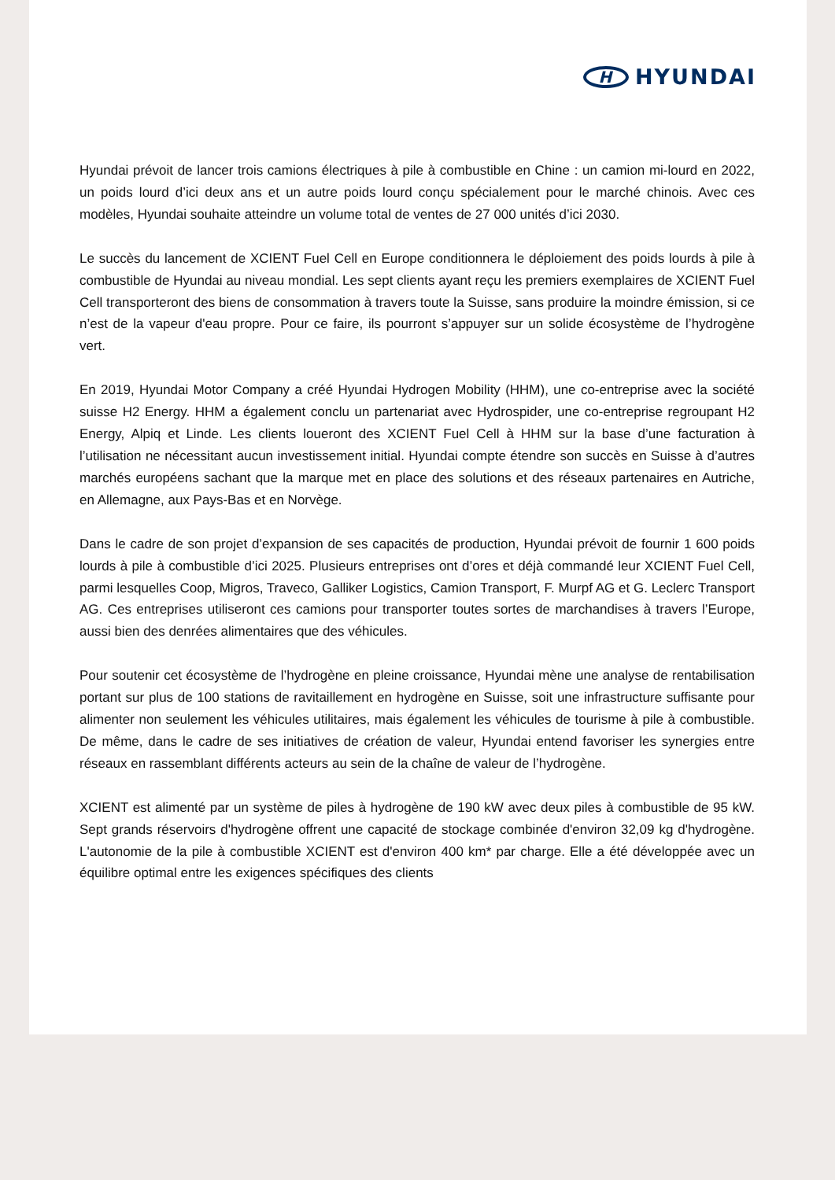H
HYUNDAI
Hyundai prévoit de lancer trois camions électriques à pile à combustible en Chine : un camion mi-lourd en 2022, un poids lourd d’ici deux ans et un autre poids lourd conçu spécialement pour le marché chinois. Avec ces modèles, Hyundai souhaite atteindre un volume total de ventes de 27 000 unités d’ici 2030.
Le succès du lancement de XCIENT Fuel Cell en Europe conditionnera le déploiement des poids lourds à pile à combustible de Hyundai au niveau mondial. Les sept clients ayant reçu les premiers exemplaires de XCIENT Fuel Cell transporteront des biens de consommation à travers toute la Suisse, sans produire la moindre émission, si ce n’est de la vapeur d'eau propre. Pour ce faire, ils pourront s’appuyer sur un solide écosystème de l’hydrogène vert.
En 2019, Hyundai Motor Company a créé Hyundai Hydrogen Mobility (HHM), une co-entreprise avec la société suisse H2 Energy. HHM a également conclu un partenariat avec Hydrospider, une co-entreprise regroupant H2 Energy, Alpiq et Linde. Les clients loueront des XCIENT Fuel Cell à HHM sur la base d’une facturation à l’utilisation ne nécessitant aucun investissement initial. Hyundai compte étendre son succès en Suisse à d’autres marchés européens sachant que la marque met en place des solutions et des réseaux partenaires en Autriche, en Allemagne, aux Pays-Bas et en Norvège.
Dans le cadre de son projet d’expansion de ses capacités de production, Hyundai prévoit de fournir 1 600 poids lourds à pile à combustible d’ici 2025. Plusieurs entreprises ont d’ores et déjà commandé leur XCIENT Fuel Cell, parmi lesquelles Coop, Migros, Traveco, Galliker Logistics, Camion Transport, F. Murpf AG et G. Leclerc Transport AG. Ces entreprises utiliseront ces camions pour transporter toutes sortes de marchandises à travers l’Europe, aussi bien des denrées alimentaires que des véhicules.
Pour soutenir cet écosystème de l’hydrogène en pleine croissance, Hyundai mène une analyse de rentabilisation portant sur plus de 100 stations de ravitaillement en hydrogène en Suisse, soit une infrastructure suffisante pour alimenter non seulement les véhicules utilitaires, mais également les véhicules de tourisme à pile à combustible. De même, dans le cadre de ses initiatives de création de valeur, Hyundai entend favoriser les synergies entre réseaux en rassemblant différents acteurs au sein de la chaîne de valeur de l’hydrogène.
XCIENT est alimenté par un système de piles à hydrogène de 190 kW avec deux piles à combustible de 95 kW. Sept grands réservoirs d'hydrogène offrent une capacité de stockage combinée d'environ 32,09 kg d'hydrogène. L'autonomie de la pile à combustible XCIENT est d'environ 400 km* par charge. Elle a été développée avec un équilibre optimal entre les exigences spécifiques des clients